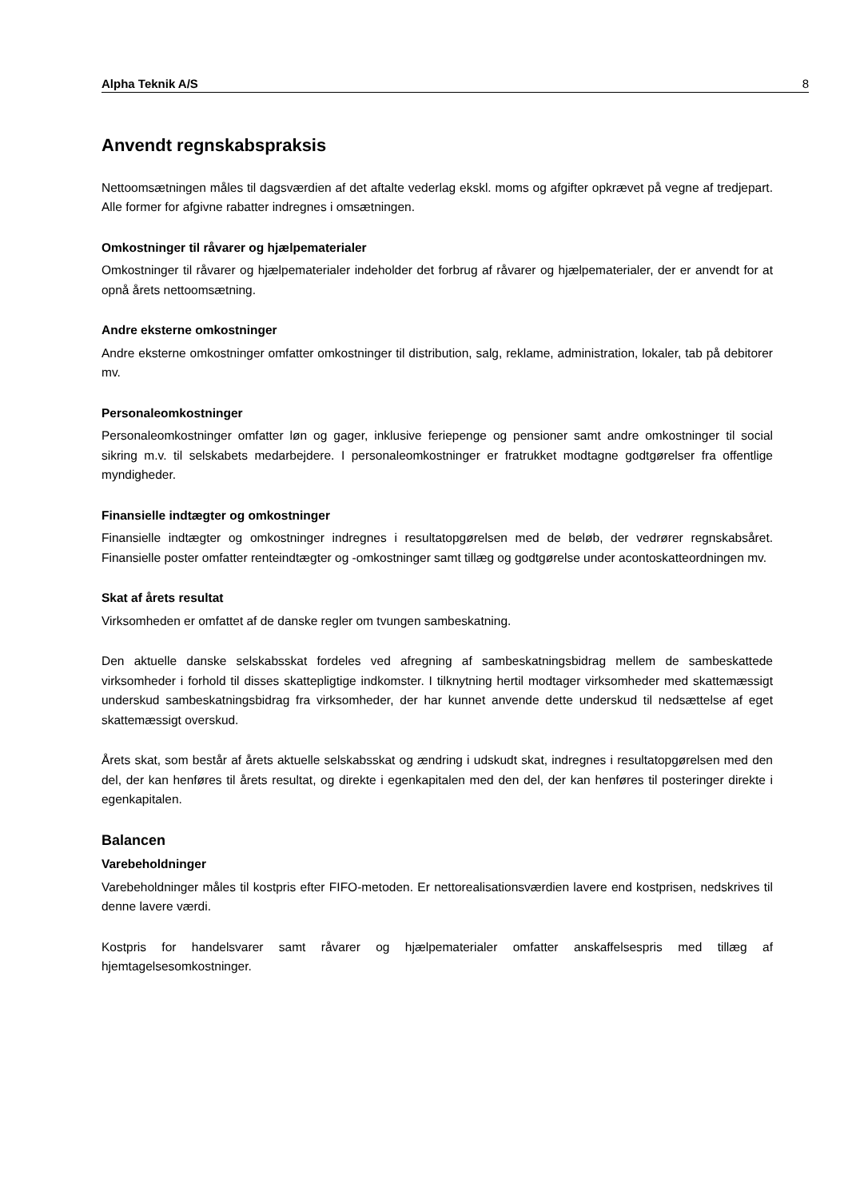Alpha Teknik A/S 8
Anvendt regnskabspraksis
Nettoomsætningen måles til dagsværdien af det aftalte vederlag ekskl. moms og afgifter opkrævet på vegne af tredjepart. Alle former for afgivne rabatter indregnes i omsætningen.
Omkostninger til råvarer og hjælpematerialer
Omkostninger til råvarer og hjælpematerialer indeholder det forbrug af råvarer og hjælpematerialer, der er anvendt for at opnå årets nettoomsætning.
Andre eksterne omkostninger
Andre eksterne omkostninger omfatter omkostninger til distribution, salg, reklame, administration, lokaler, tab på debitorer mv.
Personaleomkostninger
Personaleomkostninger omfatter løn og gager, inklusive feriepenge og pensioner samt andre omkostninger til social sikring m.v. til selskabets medarbejdere. I personaleomkostninger er fratrukket modtagne godtgørelser fra offentlige myndigheder.
Finansielle indtægter og omkostninger
Finansielle indtægter og omkostninger indregnes i resultatopgørelsen med de beløb, der vedrører regnskabsåret. Finansielle poster omfatter renteindtægter og -omkostninger samt tillæg og godtgørelse under acontoskatteordningen mv.
Skat af årets resultat
Virksomheden er omfattet af de danske regler om tvungen sambeskatning.
Den aktuelle danske selskabsskat fordeles ved afregning af sambeskatningsbidrag mellem de sambeskattede virksomheder i forhold til disses skattepligtige indkomster. I tilknytning hertil modtager virksomheder med skattemæssigt underskud sambeskatningsbidrag fra virksomheder, der har kunnet anvende dette underskud til nedsættelse af eget skattemæssigt overskud.
Årets skat, som består af årets aktuelle selskabsskat og ændring i udskudt skat, indregnes i resultatopgørelsen med den del, der kan henføres til årets resultat, og direkte i egenkapitalen med den del, der kan henføres til posteringer direkte i egenkapitalen.
Balancen
Varebeholdninger
Varebeholdninger måles til kostpris efter FIFO-metoden. Er nettorealisationsværdien lavere end kostprisen, nedskrives til denne lavere værdi.
Kostpris for handelsvarer samt råvarer og hjælpematerialer omfatter anskaffelsespris med tillæg af hjemtagelsesomkostninger.